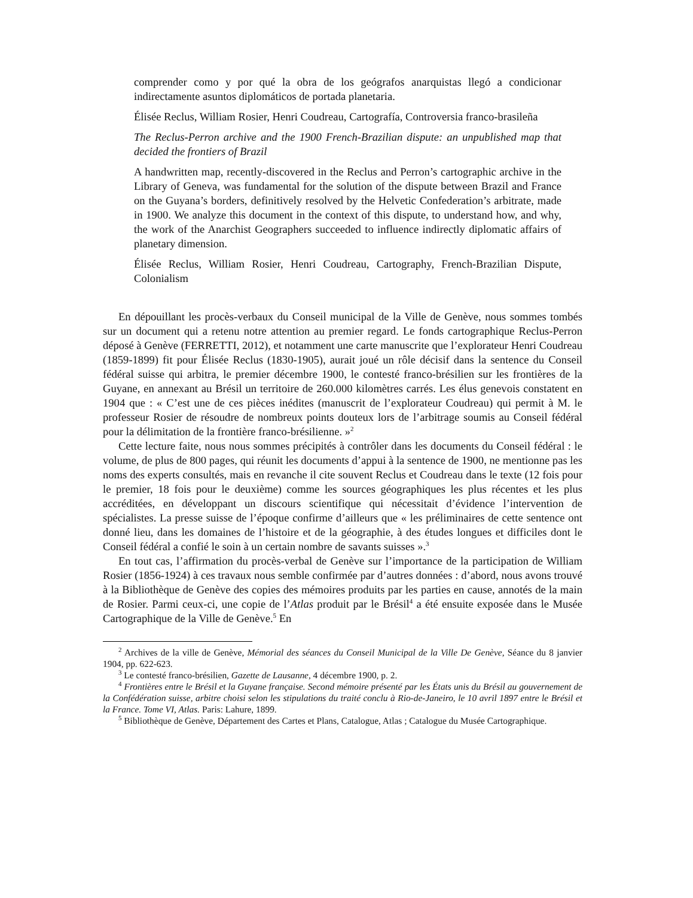comprender como y por qué la obra de los geógrafos anarquistas llegó a condicionar indirectamente asuntos diplomáticos de portada planetaria.
Élisée Reclus, William Rosier, Henri Coudreau, Cartografía, Controversia franco-brasileña
The Reclus-Perron archive and the 1900 French-Brazilian dispute: an unpublished map that decided the frontiers of Brazil
A handwritten map, recently-discovered in the Reclus and Perron’s cartographic archive in the Library of Geneva, was fundamental for the solution of the dispute between Brazil and France on the Guyana’s borders, definitively resolved by the Helvetic Confederation’s arbitrate, made in 1900. We analyze this document in the context of this dispute, to understand how, and why, the work of the Anarchist Geographers succeeded to influence indirectly diplomatic affairs of planetary dimension.
Élisée Reclus, William Rosier, Henri Coudreau, Cartography, French-Brazilian Dispute, Colonialism
En dépouillant les procès-verbaux du Conseil municipal de la Ville de Genève, nous sommes tombés sur un document qui a retenu notre attention au premier regard. Le fonds cartographique Reclus-Perron déposé à Genève (FERRETTI, 2012), et notamment une carte manuscrite que l’explorateur Henri Coudreau (1859-1899) fit pour Élisée Reclus (1830-1905), aurait joué un rôle décisif dans la sentence du Conseil fédéral suisse qui arbitra, le premier décembre 1900, le contesté franco-brésilien sur les frontières de la Guyane, en annexant au Brésil un territoire de 260.000 kilomètres carrés. Les élus genevois constatent en 1904 que : « C’est une de ces pièces inédites (manuscrit de l’explorateur Coudreau) qui permit à M. le professeur Rosier de résoudre de nombreux points douteux lors de l’arbitrage soumis au Conseil fédéral pour la délimitation de la frontière franco-brésilienne. »<sup>2</sup>
Cette lecture faite, nous nous sommes précipités à contrôler dans les documents du Conseil fédéral : le volume, de plus de 800 pages, qui réunit les documents d’appui à la sentence de 1900, ne mentionne pas les noms des experts consultés, mais en revanche il cite souvent Reclus et Coudreau dans le texte (12 fois pour le premier, 18 fois pour le deuxième) comme les sources géographiques les plus récentes et les plus accréditées, en développant un discours scientifique qui nécessitait d’évidence l’intervention de spécialistes. La presse suisse de l’époque confirme d’ailleurs que « les préliminaires de cette sentence ont donné lieu, dans les domaines de l’histoire et de la géographie, à des études longues et difficiles dont le Conseil fédéral a confié le soin à un certain nombre de savants suisses ».<sup>3</sup>
En tout cas, l’affirmation du procès-verbal de Genève sur l’importance de la participation de William Rosier (1856-1924) à ces travaux nous semble confirmée par d’autres données : d’abord, nous avons trouvé à la Bibliothèque de Genève des copies des mémoires produits par les parties en cause, annotés de la main de Rosier. Parmi ceux-ci, une copie de l’Atlas produit par le Brésil<sup>4</sup> a été ensuite exposée dans le Musée Cartographique de la Ville de Genève.<sup>5</sup> En
<sup>2</sup> Archives de la ville de Genève, Mémorial des séances du Conseil Municipal de la Ville De Genève, Séance du 8 janvier 1904, pp. 622-623.
<sup>3</sup> Le contesté franco-brésilien, Gazette de Lausanne, 4 décembre 1900, p. 2.
<sup>4</sup> Frontières entre le Brésil et la Guyane française. Second mémoire présenté par les États unis du Brésil au gouvernement de la Confédération suisse, arbitre choisi selon les stipulations du traité conclu à Rio-de-Janeiro, le 10 avril 1897 entre le Brésil et la France. Tome VI, Atlas. Paris: Lahure, 1899.
<sup>5</sup> Bibliothèque de Genève, Département des Cartes et Plans, Catalogue, Atlas ; Catalogue du Musée Cartographique.